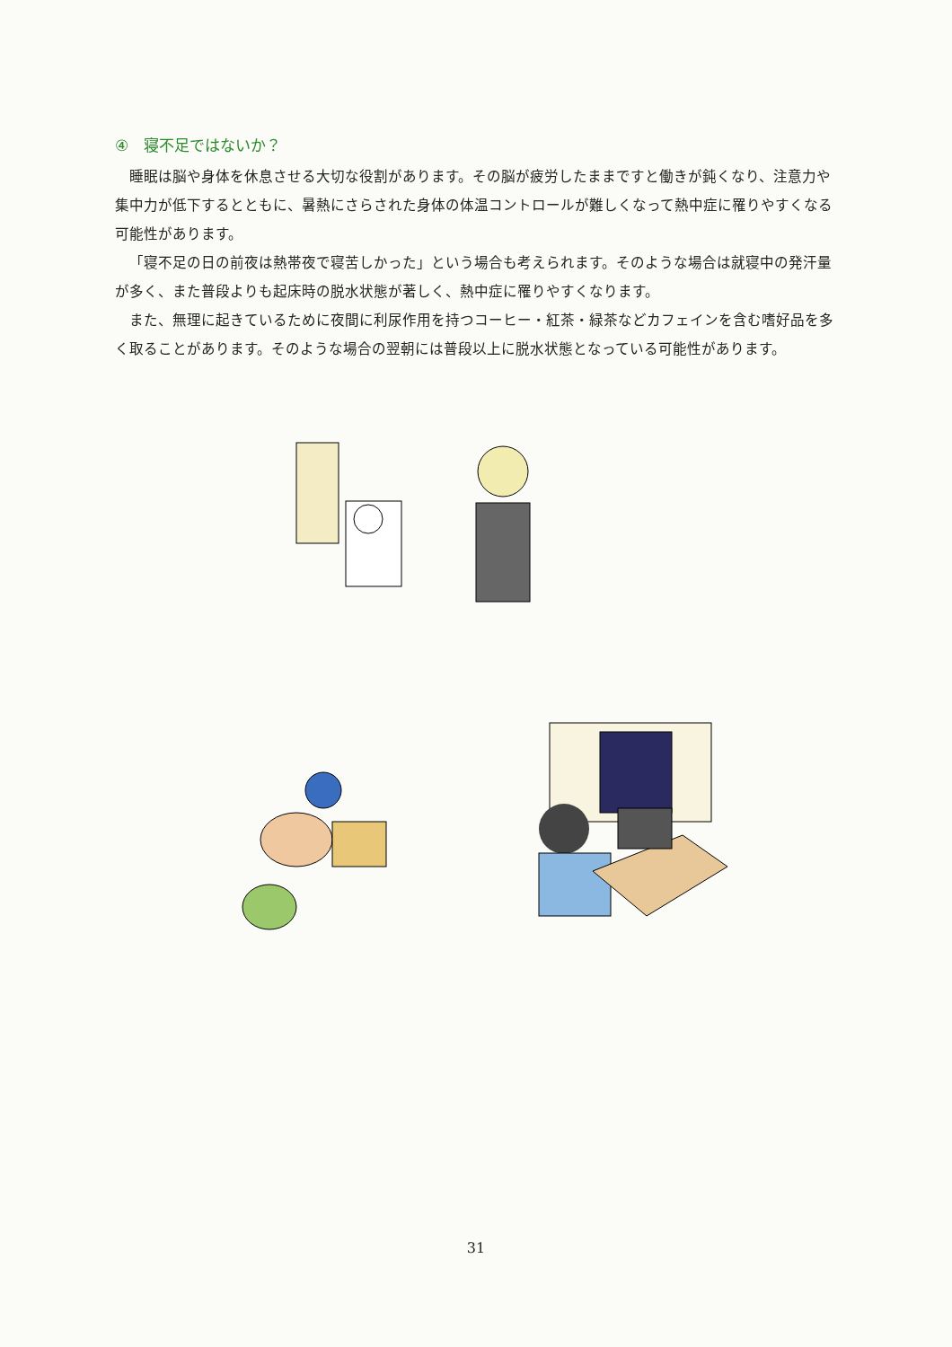④　寝不足ではないか？
睡眠は脳や身体を休息させる大切な役割があります。その脳が疲労したままですと働きが鈍くなり、注意力や集中力が低下するとともに、暑熱にさらされた身体の体温コントロールが難しくなって熱中症に罹りやすくなる可能性があります。
「寝不足の日の前夜は熱帯夜で寝苦しかった」という場合も考えられます。そのような場合は就寝中の発汗量が多く、また普段よりも起床時の脱水状態が著しく、熱中症に罹りやすくなります。
また、無理に起きているために夜間に利尿作用を持つコーヒー・紅茶・緑茶などカフェインを含む嗜好品を多く取ることがあります。そのような場合の翌朝には普段以上に脱水状態となっている可能性があります。
31